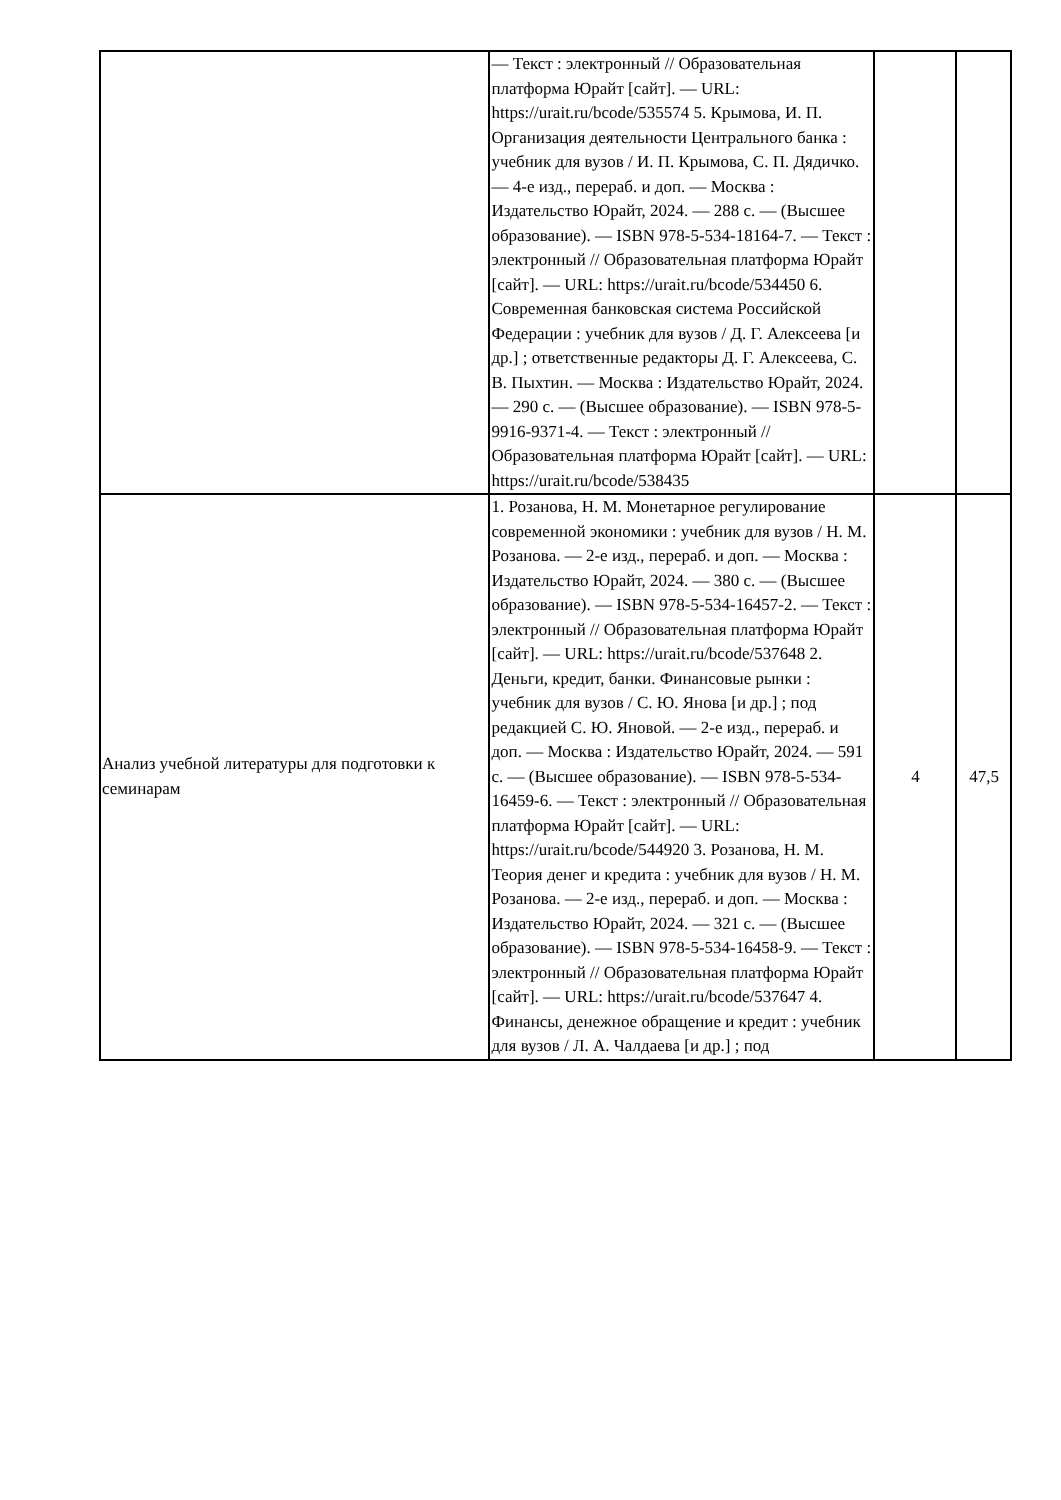| | — Текст : электронный // Образовательная платформа Юрайт [сайт]. — URL: https://urait.ru/bcode/535574 5. Крымова, И. П. Организация деятельности Центрального банка : учебник для вузов / И. П. Крымова, С. П. Дядичко. — 4-е изд., перераб. и доп. — Москва : Издательство Юрайт, 2024. — 288 с. — (Высшее образование). — ISBN 978-5-534-18164-7. — Текст : электронный // Образовательная платформа Юрайт [сайт]. — URL: https://urait.ru/bcode/534450 6. Современная банковская система Российской Федерации : учебник для вузов / Д. Г. Алексеева [и др.] ; ответственные редакторы Д. Г. Алексеева, С. В. Пыхтин. — Москва : Издательство Юрайт, 2024. — 290 с. — (Высшее образование). — ISBN 978-5-9916-9371-4. — Текст : электронный // Образовательная платформа Юрайт [сайт]. — URL: https://urait.ru/bcode/538435 | | |
| Анализ учебной литературы для подготовки к семинарам | 1. Розанова, Н. М. Монетарное регулирование современной экономики : учебник для вузов / Н. М. Розанова. — 2-е изд., перераб. и доп. — Москва : Издательство Юрайт, 2024. — 380 с. — (Высшее образование). — ISBN 978-5-534-16457-2. — Текст : электронный // Образовательная платформа Юрайт [сайт]. — URL: https://urait.ru/bcode/537648 2. Деньги, кредит, банки. Финансовые рынки : учебник для вузов / С. Ю. Янова [и др.] ; под редакцией С. Ю. Яновой. — 2-е изд., перераб. и доп. — Москва : Издательство Юрайт, 2024. — 591 с. — (Высшее образование). — ISBN 978-5-534-16459-6. — Текст : электронный // Образовательная платформа Юрайт [сайт]. — URL: https://urait.ru/bcode/544920 3. Розанова, Н. М. Теория денег и кредита : учебник для вузов / Н. М. Розанова. — 2-е изд., перераб. и доп. — Москва : Издательство Юрайт, 2024. — 321 с. — (Высшее образование). — ISBN 978-5-534-16458-9. — Текст : электронный // Образовательная платформа Юрайт [сайт]. — URL: https://urait.ru/bcode/537647 4. Финансы, денежное обращение и кредит : учебник для вузов / Л. А. Чалдаева [и др.] ; под | 4 | 47,5 |